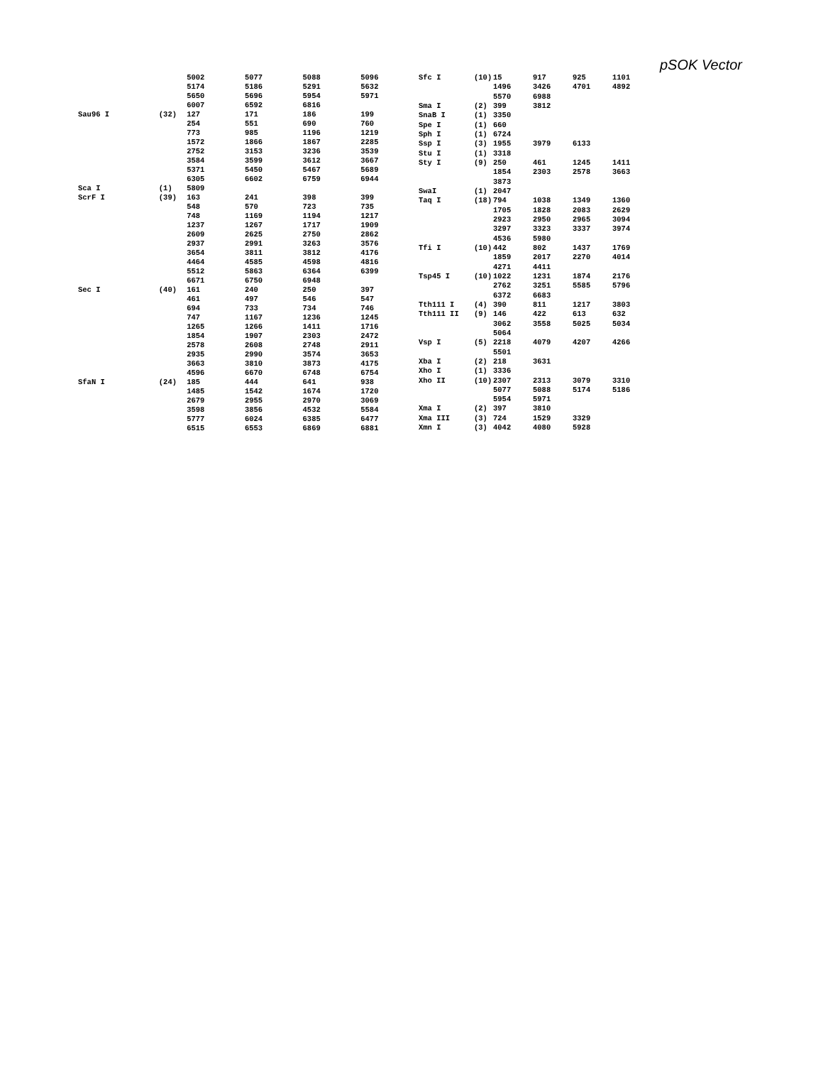pSOK Vector
| | | 5002 | 5077 | 5088 | 5096 |
| | | 5174 | 5186 | 5291 | 5632 |
| | | 5650 | 5696 | 5954 | 5971 |
| | | 6007 | 6592 | 6816 | |
| Sau96 I | (32) | 127 | 171 | 186 | 199 |
| | | 254 | 551 | 690 | 760 |
| | | 773 | 985 | 1196 | 1219 |
| | | 1572 | 1866 | 1867 | 2285 |
| | | 2752 | 3153 | 3236 | 3539 |
| | | 3584 | 3599 | 3612 | 3667 |
| | | 5371 | 5450 | 5467 | 5689 |
| | | 6305 | 6602 | 6759 | 6944 |
| Sca I | (1) | 5809 | | | |
| ScrF I | (39) | 163 | 241 | 398 | 399 |
| | | 548 | 570 | 723 | 735 |
| | | 748 | 1169 | 1194 | 1217 |
| | | 1237 | 1267 | 1717 | 1909 |
| | | 2609 | 2625 | 2750 | 2862 |
| | | 2937 | 2991 | 3263 | 3576 |
| | | 3654 | 3811 | 3812 | 4176 |
| | | 4464 | 4585 | 4598 | 4816 |
| | | 5512 | 5863 | 6364 | 6399 |
| | | 6671 | 6750 | 6948 | |
| Sec I | (40) | 161 | 240 | 250 | 397 |
| | | 461 | 497 | 546 | 547 |
| | | 694 | 733 | 734 | 746 |
| | | 747 | 1167 | 1236 | 1245 |
| | | 1265 | 1266 | 1411 | 1716 |
| | | 1854 | 1907 | 2303 | 2472 |
| | | 2578 | 2608 | 2748 | 2911 |
| | | 2935 | 2990 | 3574 | 3653 |
| | | 3663 | 3810 | 3873 | 4175 |
| | | 4596 | 6670 | 6748 | 6754 |
| SfaN I | (24) | 185 | 444 | 641 | 938 |
| | | 1485 | 1542 | 1674 | 1720 |
| | | 2679 | 2955 | 2970 | 3069 |
| | | 3598 | 3856 | 4532 | 5584 |
| | | 5777 | 6024 | 6385 | 6477 |
| | | 6515 | 6553 | 6869 | 6881 |
| Sfc I | (10) | 15 | 917 | 925 | 1101 |
| | | 1496 | 3426 | 4701 | 4892 |
| | | 5570 | 6988 | | |
| Sma I | (2) | 399 | 3812 | | |
| SnaB I | (1) | 3350 | | | |
| Spe I | (1) | 660 | | | |
| Sph I | (1) | 6724 | | | |
| Ssp I | (3) | 1955 | 3979 | 6133 | |
| Stu I | (1) | 3318 | | | |
| Sty I | (9) | 250 | 461 | 1245 | 1411 |
| | | 1854 | 2303 | 2578 | 3663 |
| | | 3873 | | | |
| SwaI | (1) | 2047 | | | |
| Taq I | (18) | 794 | 1038 | 1349 | 1360 |
| | | 1705 | 1828 | 2083 | 2629 |
| | | 2923 | 2950 | 2965 | 3094 |
| | | 3297 | 3323 | 3337 | 3974 |
| | | 4536 | 5980 | | |
| Tfi I | (10) | 442 | 802 | 1437 | 1769 |
| | | 1859 | 2017 | 2270 | 4014 |
| | | 4271 | 4411 | | |
| Tsp45 I | (10) | 1022 | 1231 | 1874 | 2176 |
| | | 2762 | 3251 | 5585 | 5796 |
| | | 6372 | 6683 | | |
| Tth111 I | (4) | 390 | 811 | 1217 | 3803 |
| Tth111 II | (9) | 146 | 422 | 613 | 632 |
| | | 3062 | 3558 | 5025 | 5034 |
| | | 5064 | | | |
| Vsp I | (5) | 2218 | 4079 | 4207 | 4266 |
| | | 5501 | | | |
| Xba I | (2) | 218 | 3631 | | |
| Xho I | (1) | 3336 | | | |
| Xho II | (10) | 2307 | 2313 | 3079 | 3310 |
| | | 5077 | 5088 | 5174 | 5186 |
| | | 5954 | 5971 | | |
| Xma I | (2) | 397 | 3810 | | |
| Xma III | (3) | 724 | 1529 | 3329 | |
| Xmn I | (3) | 4042 | 4080 | 5928 | |